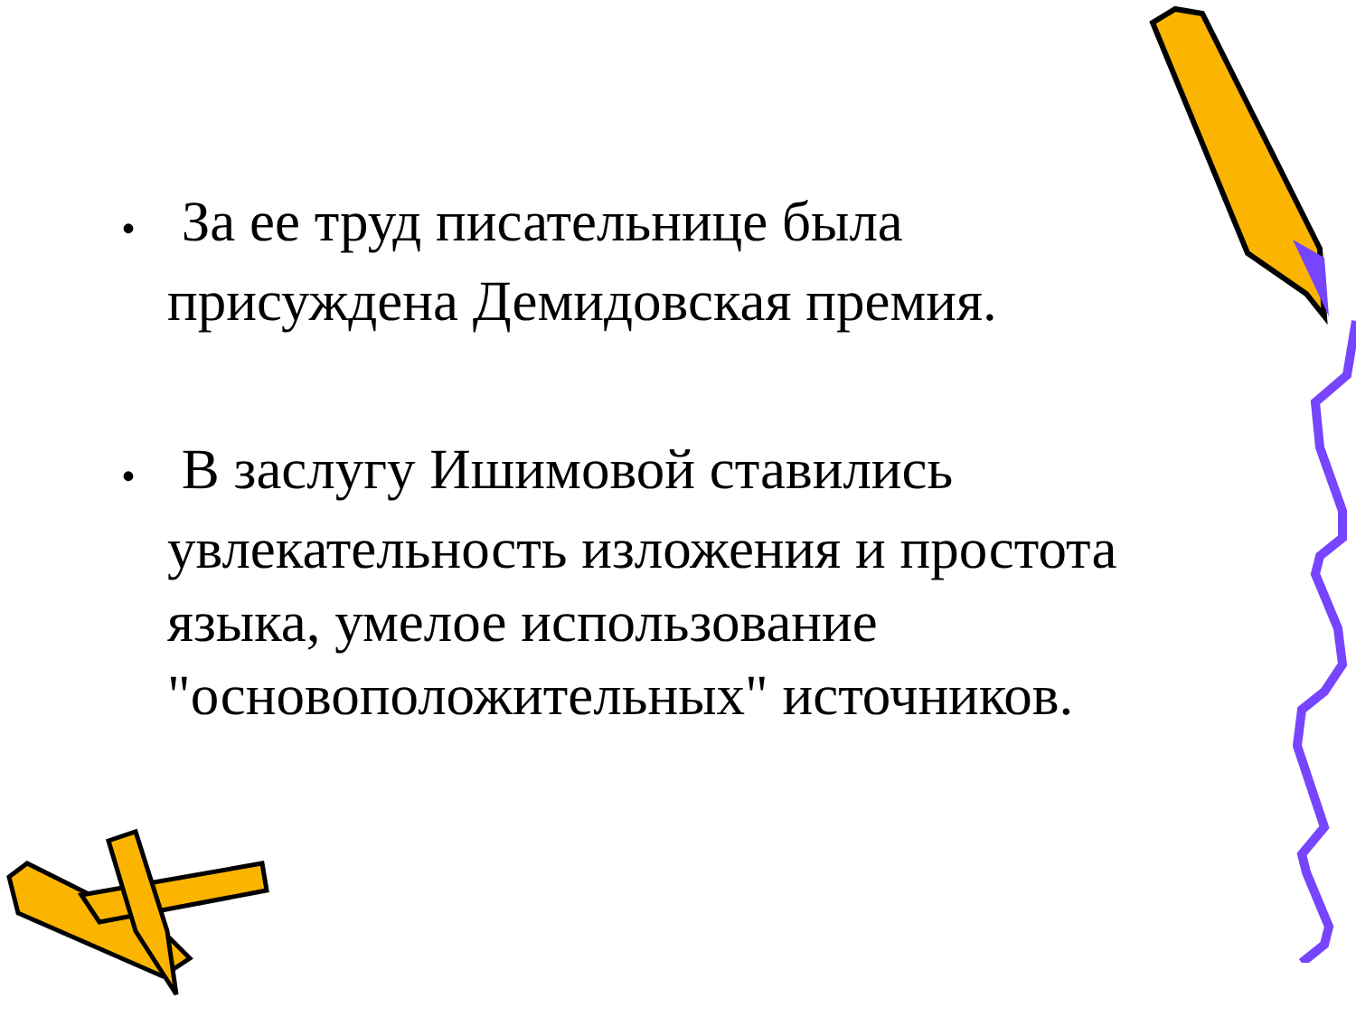• За ее труд писательнице была присуждена Демидовская премия.
• В заслугу Ишимовой ставились увлекательность изложения и простота языка, умелое использование "основоположительных" источников.